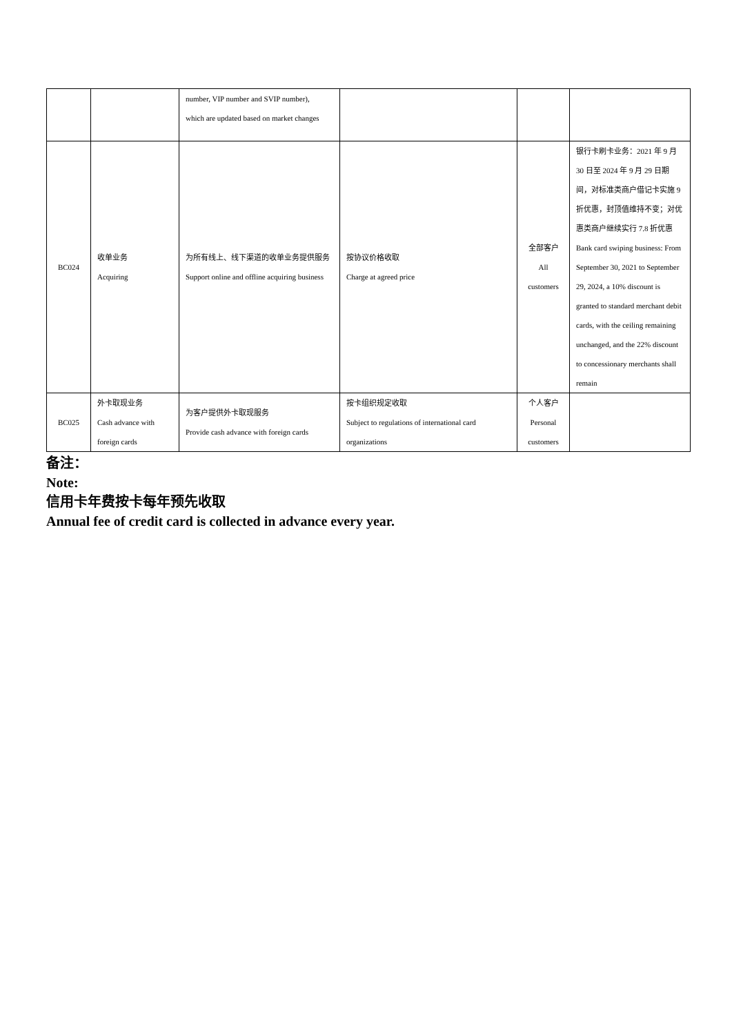| | | number, VIP number and SVIP number), which are updated based on market changes | | | |
| BC024 | 收单业务 Acquiring | 为所有线上、线下渠道的收单业务提供服务 Support online and offline acquiring business | 按协议价格收取 Charge at agreed price | 全部客户 All customers | 银行卡刷卡业务：2021 年 9 月 30 日至 2024 年 9 月 29 日期间，对标准类商户借记卡实施 9 折优惠，封顶值维持不变；对优惠类商户继续实行 7.8 折优惠 Bank card swiping business: From September 30, 2021 to September 29, 2024, a 10% discount is granted to standard merchant debit cards, with the ceiling remaining unchanged, and the 22% discount to concessionary merchants shall remain |
| BC025 | 外卡取现业务 Cash advance with foreign cards | 为客户提供外卡取现服务 Provide cash advance with foreign cards | 按卡组织规定收取 Subject to regulations of international card organizations | 个人客户 Personal customers | |
备注：
Note:
信用卡年费按卡每年预先收取
Annual fee of credit card is collected in advance every year.